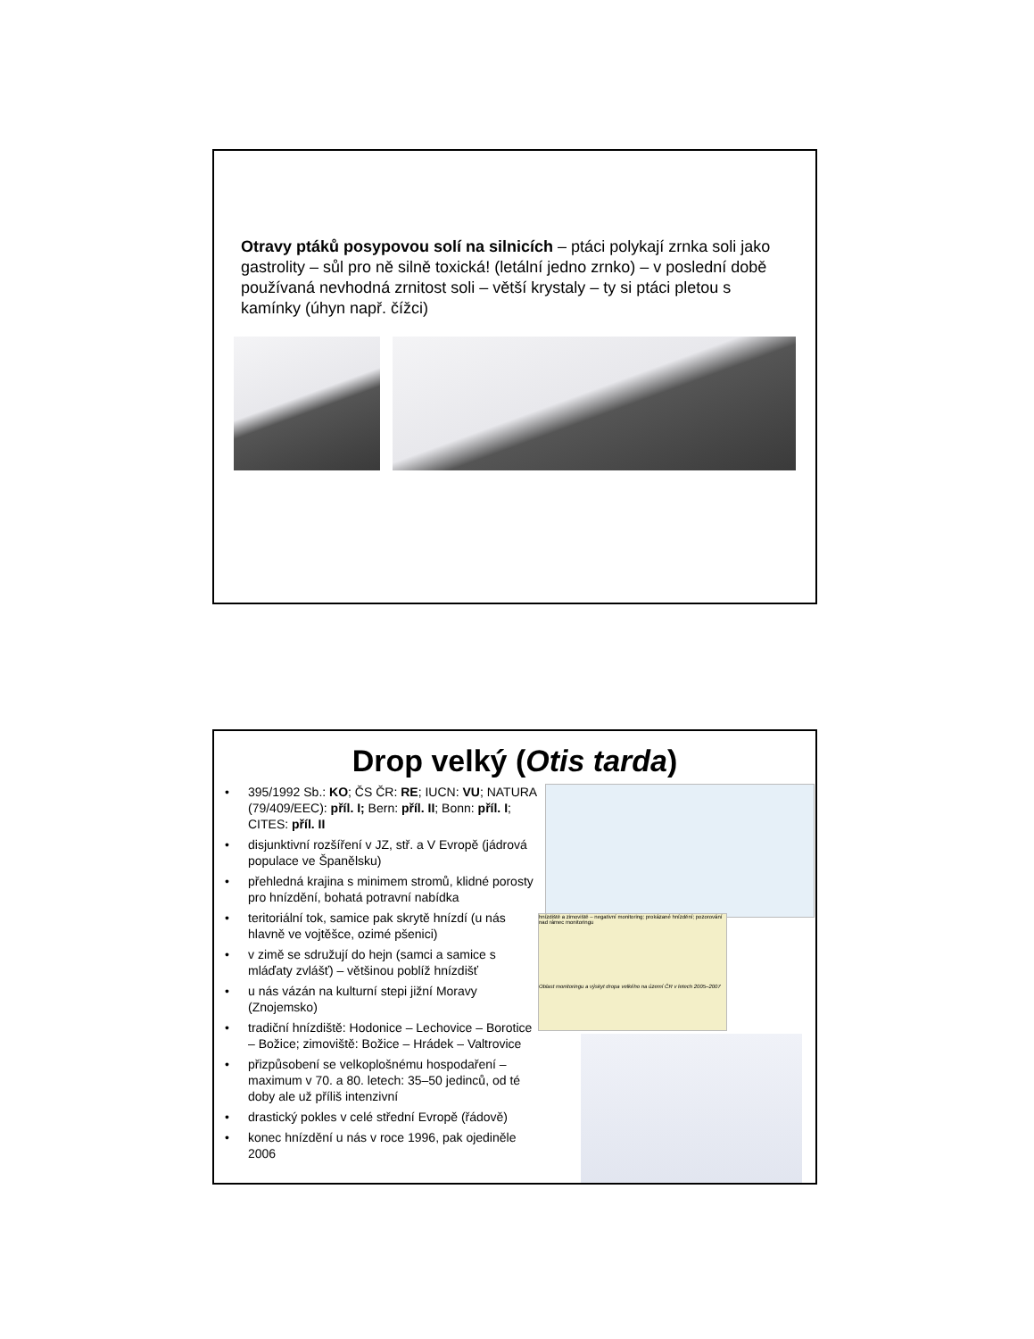Otravy ptáků posypovou solí na silnicích – ptáci polykají zrnka soli jako gastrolity – sůl pro ně silně toxická! (letální jedno zrnko) – v poslední době používaná nevhodná zrnitost soli – větší krystaly – ty si ptáci pletou s kamínky (úhyn např. čížci)
Drop velký (Otis tarda)
• 395/1992 Sb.: KO; ČS ČR: RE; IUCN: VU; NATURA (79/409/EEC): příl. I; Bern: příl. II; Bonn: příl. I; CITES: příl. II
• disjunktivní rozšíření v JZ, stř. a V Evropě (jádrová populace ve Španělsku)
• přehledná krajina s minimem stromů, klidné porosty pro hnízdění, bohatá potravní nabídka
• teritoriální tok, samice pak skrytě hnízdí (u nás hlavně ve vojtěšce, ozimé pšenici)
• v zimě se sdružují do hejn (samci a samice s mláďaty zvlášť) – většinou poblíž hnízdišť
• u nás vázán na kulturní stepi jižní Moravy (Znojemsko)
• tradiční hnízdiště: Hodonice – Lechovice – Borotice – Božice; zimoviště: Božice – Hrádek – Valtrovice
• přizpůsobení se velkoplošnému hospodaření – maximum v 70. a 80. letech: 35–50 jedinců, od té doby ale už příliš intenzivní
• drastický pokles v celé střední Evropě (řádově)
• konec hnízdění u nás v roce 1996, pak ojediněle 2006
hnízdiště a zimoviště – negativní monitoring; prokázané hnízdění; pozorování nad rámec monitoringu
Oblast monitoringu a výskyt dropa velkého na území ČR v letech 2005–2007